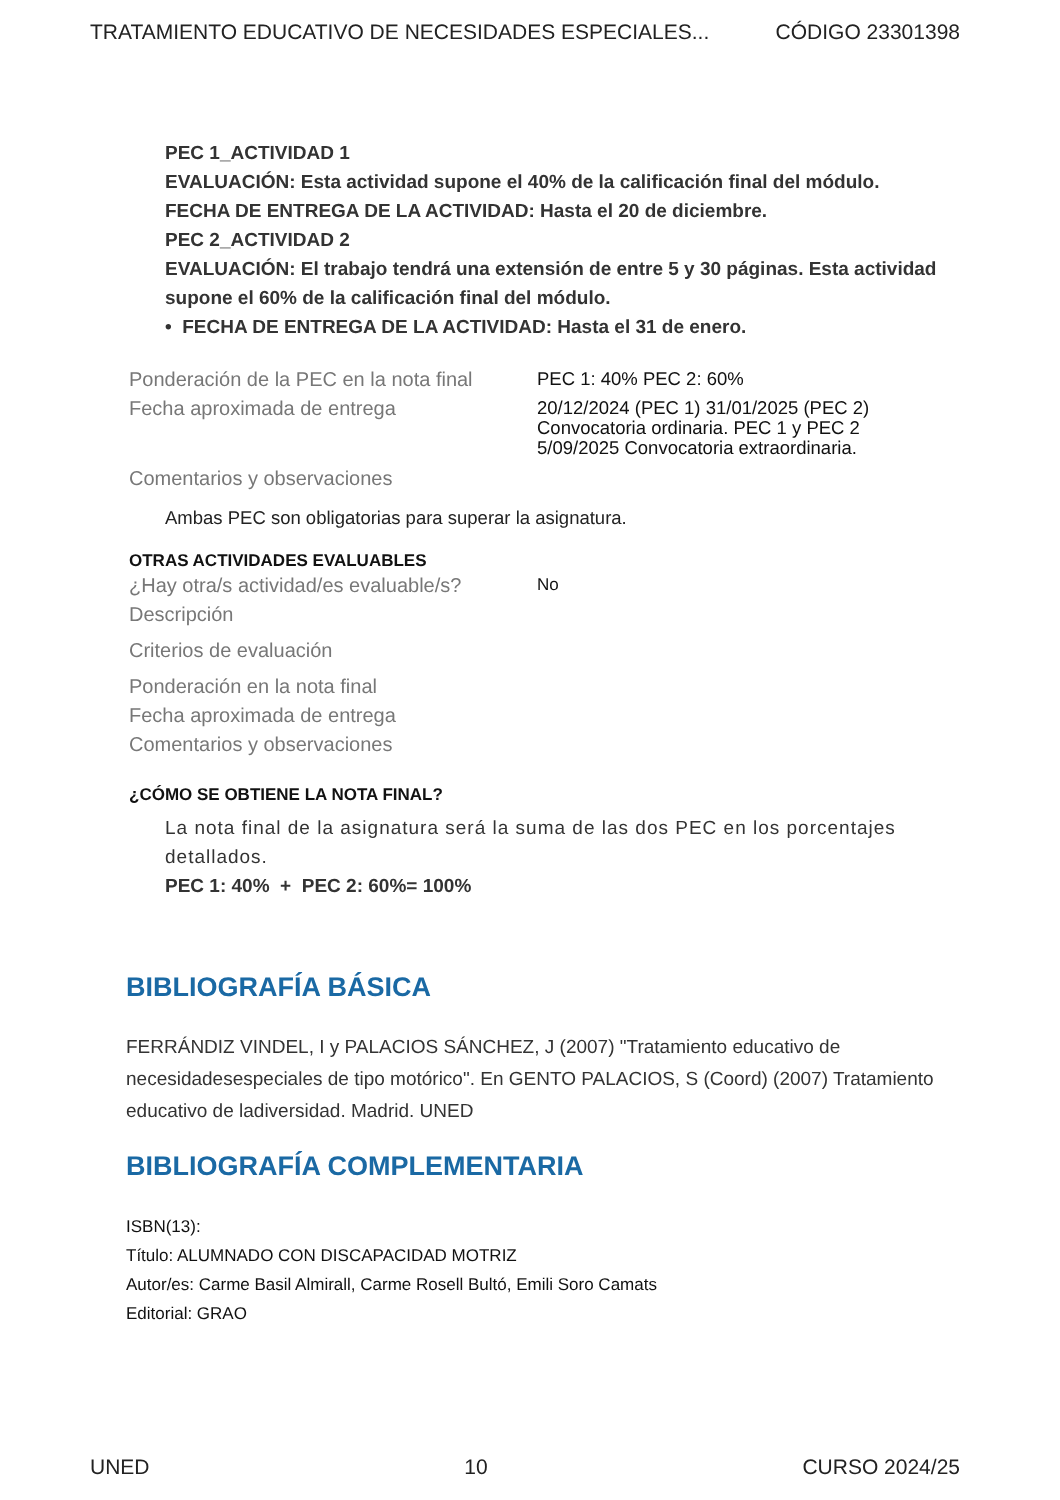TRATAMIENTO EDUCATIVO DE NECESIDADES ESPECIALES... CÓDIGO 23301398
PEC 1_ACTIVIDAD 1
EVALUACIÓN: Esta actividad supone el 40% de la calificación final del módulo.
FECHA DE ENTREGA DE LA ACTIVIDAD: Hasta el 20 de diciembre.
PEC 2_ACTIVIDAD 2
EVALUACIÓN: El trabajo tendrá una extensión de entre 5 y 30 páginas. Esta actividad supone el 60% de la calificación final del módulo.
• FECHA DE ENTREGA DE LA ACTIVIDAD: Hasta el 31 de enero.
Ponderación de la PEC en la nota final
PEC 1: 40% PEC 2: 60%
Fecha aproximada de entrega
20/12/2024 (PEC 1) 31/01/2025 (PEC 2)
Convocatoria ordinaria. PEC 1 y PEC 2
5/09/2025 Convocatoria extraordinaria.
Comentarios y observaciones
Ambas PEC son obligatorias para superar la asignatura.
OTRAS ACTIVIDADES EVALUABLES
¿Hay otra/s actividad/es evaluable/s?
No
Descripción
Criterios de evaluación
Ponderación en la nota final
Fecha aproximada de entrega
Comentarios y observaciones
¿CÓMO SE OBTIENE LA NOTA FINAL?
La nota final de la asignatura será la suma de las dos PEC en los porcentajes detallados.
PEC 1: 40% + PEC 2: 60%= 100%
BIBLIOGRAFÍA BÁSICA
FERRÁNDIZ VINDEL, I y PALACIOS SÁNCHEZ, J (2007) "Tratamiento educativo de necesidadesespeciales de tipo motórico". En GENTO PALACIOS, S (Coord) (2007) Tratamiento educativo de ladiversidad. Madrid. UNED
BIBLIOGRAFÍA COMPLEMENTARIA
ISBN(13):
Título: ALUMNADO CON DISCAPACIDAD MOTRIZ
Autor/es: Carme Basil Almirall, Carme Rosell Bultó, Emili Soro Camats
Editorial: GRAO
UNED 10 CURSO 2024/25